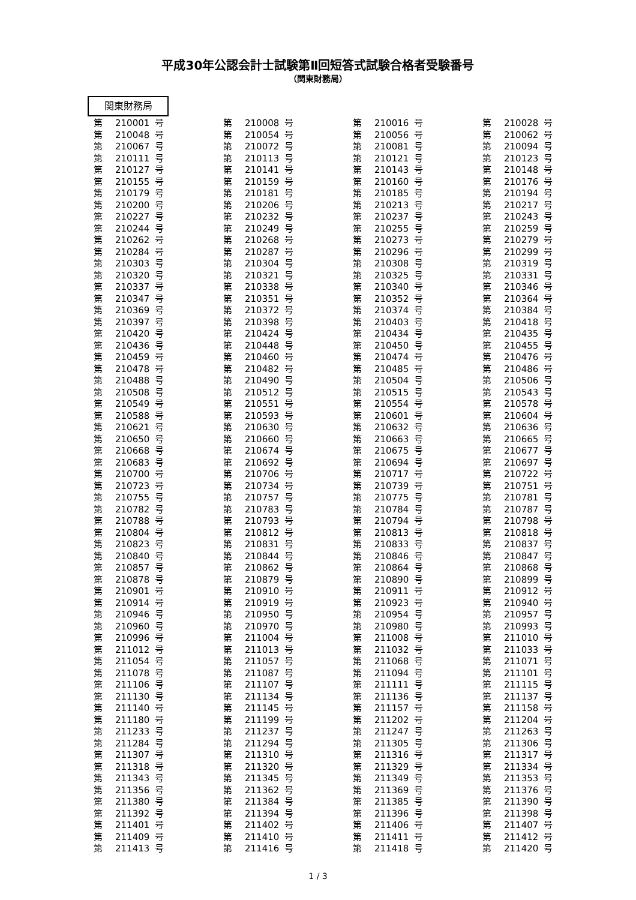平成30年公認会計士試験第Ⅱ回短答式試験合格者受験番号
（関東財務局）
関東財務局
| 第 | 210001 | 号 | 第 | 210008 | 号 | 第 | 210016 | 号 | 第 | 210028 | 号 |
| 第 | 210048 | 号 | 第 | 210054 | 号 | 第 | 210056 | 号 | 第 | 210062 | 号 |
| 第 | 210067 | 号 | 第 | 210072 | 号 | 第 | 210081 | 号 | 第 | 210094 | 号 |
| 第 | 210111 | 号 | 第 | 210113 | 号 | 第 | 210121 | 号 | 第 | 210123 | 号 |
| 第 | 210127 | 号 | 第 | 210141 | 号 | 第 | 210143 | 号 | 第 | 210148 | 号 |
| 第 | 210155 | 号 | 第 | 210159 | 号 | 第 | 210160 | 号 | 第 | 210176 | 号 |
| 第 | 210179 | 号 | 第 | 210181 | 号 | 第 | 210185 | 号 | 第 | 210194 | 号 |
| 第 | 210200 | 号 | 第 | 210206 | 号 | 第 | 210213 | 号 | 第 | 210217 | 号 |
| 第 | 210227 | 号 | 第 | 210232 | 号 | 第 | 210237 | 号 | 第 | 210243 | 号 |
| 第 | 210244 | 号 | 第 | 210249 | 号 | 第 | 210255 | 号 | 第 | 210259 | 号 |
| 第 | 210262 | 号 | 第 | 210268 | 号 | 第 | 210273 | 号 | 第 | 210279 | 号 |
| 第 | 210284 | 号 | 第 | 210287 | 号 | 第 | 210296 | 号 | 第 | 210299 | 号 |
| 第 | 210303 | 号 | 第 | 210304 | 号 | 第 | 210308 | 号 | 第 | 210319 | 号 |
| 第 | 210320 | 号 | 第 | 210321 | 号 | 第 | 210325 | 号 | 第 | 210331 | 号 |
| 第 | 210337 | 号 | 第 | 210338 | 号 | 第 | 210340 | 号 | 第 | 210346 | 号 |
| 第 | 210347 | 号 | 第 | 210351 | 号 | 第 | 210352 | 号 | 第 | 210364 | 号 |
| 第 | 210369 | 号 | 第 | 210372 | 号 | 第 | 210374 | 号 | 第 | 210384 | 号 |
| 第 | 210397 | 号 | 第 | 210398 | 号 | 第 | 210403 | 号 | 第 | 210418 | 号 |
| 第 | 210420 | 号 | 第 | 210424 | 号 | 第 | 210434 | 号 | 第 | 210435 | 号 |
| 第 | 210436 | 号 | 第 | 210448 | 号 | 第 | 210450 | 号 | 第 | 210455 | 号 |
| 第 | 210459 | 号 | 第 | 210460 | 号 | 第 | 210474 | 号 | 第 | 210476 | 号 |
| 第 | 210478 | 号 | 第 | 210482 | 号 | 第 | 210485 | 号 | 第 | 210486 | 号 |
| 第 | 210488 | 号 | 第 | 210490 | 号 | 第 | 210504 | 号 | 第 | 210506 | 号 |
| 第 | 210508 | 号 | 第 | 210512 | 号 | 第 | 210515 | 号 | 第 | 210543 | 号 |
| 第 | 210549 | 号 | 第 | 210551 | 号 | 第 | 210554 | 号 | 第 | 210578 | 号 |
| 第 | 210588 | 号 | 第 | 210593 | 号 | 第 | 210601 | 号 | 第 | 210604 | 号 |
| 第 | 210621 | 号 | 第 | 210630 | 号 | 第 | 210632 | 号 | 第 | 210636 | 号 |
| 第 | 210650 | 号 | 第 | 210660 | 号 | 第 | 210663 | 号 | 第 | 210665 | 号 |
| 第 | 210668 | 号 | 第 | 210674 | 号 | 第 | 210675 | 号 | 第 | 210677 | 号 |
| 第 | 210683 | 号 | 第 | 210692 | 号 | 第 | 210694 | 号 | 第 | 210697 | 号 |
| 第 | 210700 | 号 | 第 | 210706 | 号 | 第 | 210717 | 号 | 第 | 210722 | 号 |
| 第 | 210723 | 号 | 第 | 210734 | 号 | 第 | 210739 | 号 | 第 | 210751 | 号 |
| 第 | 210755 | 号 | 第 | 210757 | 号 | 第 | 210775 | 号 | 第 | 210781 | 号 |
| 第 | 210782 | 号 | 第 | 210783 | 号 | 第 | 210784 | 号 | 第 | 210787 | 号 |
| 第 | 210788 | 号 | 第 | 210793 | 号 | 第 | 210794 | 号 | 第 | 210798 | 号 |
| 第 | 210804 | 号 | 第 | 210812 | 号 | 第 | 210813 | 号 | 第 | 210818 | 号 |
| 第 | 210823 | 号 | 第 | 210831 | 号 | 第 | 210833 | 号 | 第 | 210837 | 号 |
| 第 | 210840 | 号 | 第 | 210844 | 号 | 第 | 210846 | 号 | 第 | 210847 | 号 |
| 第 | 210857 | 号 | 第 | 210862 | 号 | 第 | 210864 | 号 | 第 | 210868 | 号 |
| 第 | 210878 | 号 | 第 | 210879 | 号 | 第 | 210890 | 号 | 第 | 210899 | 号 |
| 第 | 210901 | 号 | 第 | 210910 | 号 | 第 | 210911 | 号 | 第 | 210912 | 号 |
| 第 | 210914 | 号 | 第 | 210919 | 号 | 第 | 210923 | 号 | 第 | 210940 | 号 |
| 第 | 210946 | 号 | 第 | 210950 | 号 | 第 | 210954 | 号 | 第 | 210957 | 号 |
| 第 | 210960 | 号 | 第 | 210970 | 号 | 第 | 210980 | 号 | 第 | 210993 | 号 |
| 第 | 210996 | 号 | 第 | 211004 | 号 | 第 | 211008 | 号 | 第 | 211010 | 号 |
| 第 | 211012 | 号 | 第 | 211013 | 号 | 第 | 211032 | 号 | 第 | 211033 | 号 |
| 第 | 211054 | 号 | 第 | 211057 | 号 | 第 | 211068 | 号 | 第 | 211071 | 号 |
| 第 | 211078 | 号 | 第 | 211087 | 号 | 第 | 211094 | 号 | 第 | 211101 | 号 |
| 第 | 211106 | 号 | 第 | 211107 | 号 | 第 | 211111 | 号 | 第 | 211115 | 号 |
| 第 | 211130 | 号 | 第 | 211134 | 号 | 第 | 211136 | 号 | 第 | 211137 | 号 |
| 第 | 211140 | 号 | 第 | 211145 | 号 | 第 | 211157 | 号 | 第 | 211158 | 号 |
| 第 | 211180 | 号 | 第 | 211199 | 号 | 第 | 211202 | 号 | 第 | 211204 | 号 |
| 第 | 211233 | 号 | 第 | 211237 | 号 | 第 | 211247 | 号 | 第 | 211263 | 号 |
| 第 | 211284 | 号 | 第 | 211294 | 号 | 第 | 211305 | 号 | 第 | 211306 | 号 |
| 第 | 211307 | 号 | 第 | 211310 | 号 | 第 | 211316 | 号 | 第 | 211317 | 号 |
| 第 | 211318 | 号 | 第 | 211320 | 号 | 第 | 211329 | 号 | 第 | 211334 | 号 |
| 第 | 211343 | 号 | 第 | 211345 | 号 | 第 | 211349 | 号 | 第 | 211353 | 号 |
| 第 | 211356 | 号 | 第 | 211362 | 号 | 第 | 211369 | 号 | 第 | 211376 | 号 |
| 第 | 211380 | 号 | 第 | 211384 | 号 | 第 | 211385 | 号 | 第 | 211390 | 号 |
| 第 | 211392 | 号 | 第 | 211394 | 号 | 第 | 211396 | 号 | 第 | 211398 | 号 |
| 第 | 211401 | 号 | 第 | 211402 | 号 | 第 | 211406 | 号 | 第 | 211407 | 号 |
| 第 | 211409 | 号 | 第 | 211410 | 号 | 第 | 211411 | 号 | 第 | 211412 | 号 |
| 第 | 211413 | 号 | 第 | 211416 | 号 | 第 | 211418 | 号 | 第 | 211420 | 号 |
1 / 3